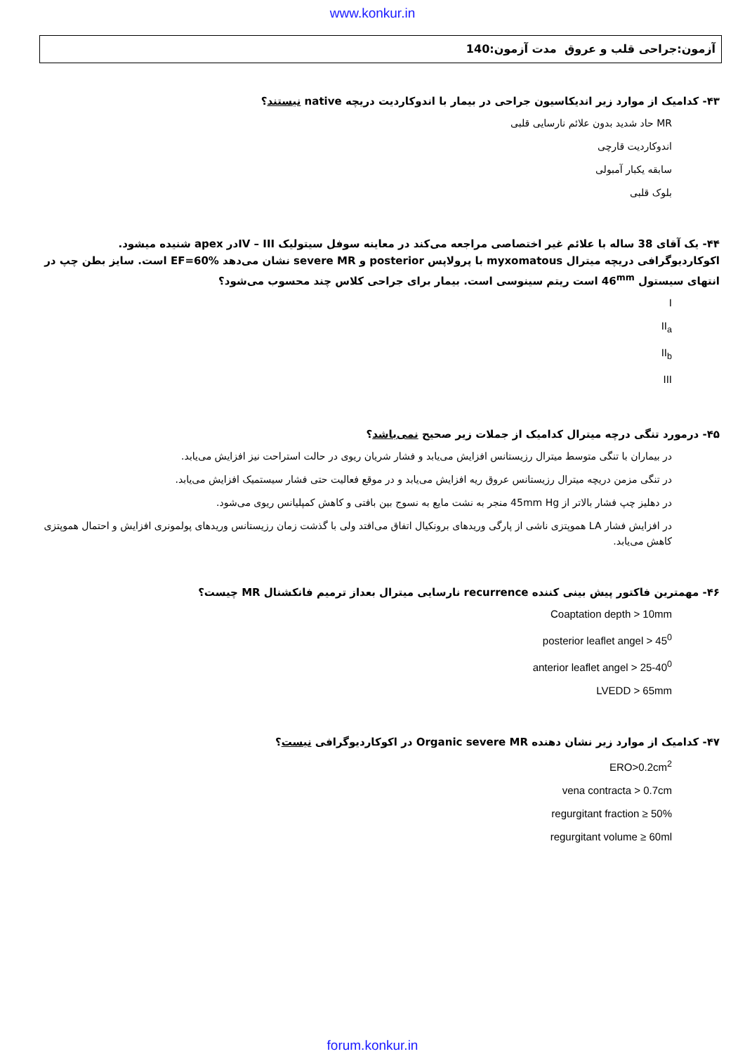www.konkur.in
آزمون:جراحی قلب و عروق مدت آزمون:140
۴۳- کدامیک از موارد زیر اندیکاسیون جراحی در بیمار با اندوکاردیت دریچه native نیستند؟
MR حاد شدید بدون علائم نارسایی قلبی
اندوکاردیت قارچی
سابقه یکبار آمبولی
بلوک قلبی
۴۴- یک آقای 38 ساله با علائم غیر اختصاصی مراجعه می‌کند در معاینه سوفل سیتولیک IV – IIIدر apex شنیده میشود. اکوکاردیوگرافی دریچه میترال myxomatous با پرولاپس posterior و severe MR نشان می‌دهد EF=60% است. سایز بطن چپ در انتهای سیستول 46<sup>mm</sup> است ریتم سینوسی است. بیمار برای جراحی کلاس چند محسوب می‌شود؟
I
II<sub>a</sub>
II<sub>b</sub>
III
۴۵- درمورد تنگی درچه میترال کدامیک از جملات زیر صحیح نمی‌باشد؟
در بیماران با تنگی متوسط میترال رزیستانس افزایش می‌یابد و فشار شریان ریوی در حالت استراحت نیز افزایش می‌یابد.
در تنگی مزمن دریچه میترال رزیستانس عروق ریه افزایش می‌یابد و در موقع فعالیت حتی فشار سیستمیک افزایش می‌یابد.
در دهلیز چپ فشار بالاتر از 45mm Hg منجر به نشت مایع به نسوج بین بافتی و کاهش کمپلیانس ریوی می‌شود.
در افزایش فشار LA هموپتزی ناشی از پارگی وریدهای برونکیال اتفاق می‌افتد ولی با گذشت زمان رزیستانس وریدهای پولمونری افزایش و احتمال هموپتزی کاهش می‌یابد.
۴۶- مهمترین فاکتور پیش بینی کننده recurrence نارسایی میترال بعداز ترمیم فانکشنال MR چیست؟
Coaptation depth > 10mm
posterior leaflet angel > 45<sup>0</sup>
anterior leaflet angel > 25-40<sup>0</sup>
LVEDD > 65mm
۴۷- کدامیک از موارد زیر نشان دهنده Organic severe MR در اکوکاردیوگرافی نیست؟
ERO>0.2cm<sup>2</sup>
vena contracta > 0.7cm
regurgitant fraction ≥ 50%
regurgitant volume ≥ 60ml
forum.konkur.in